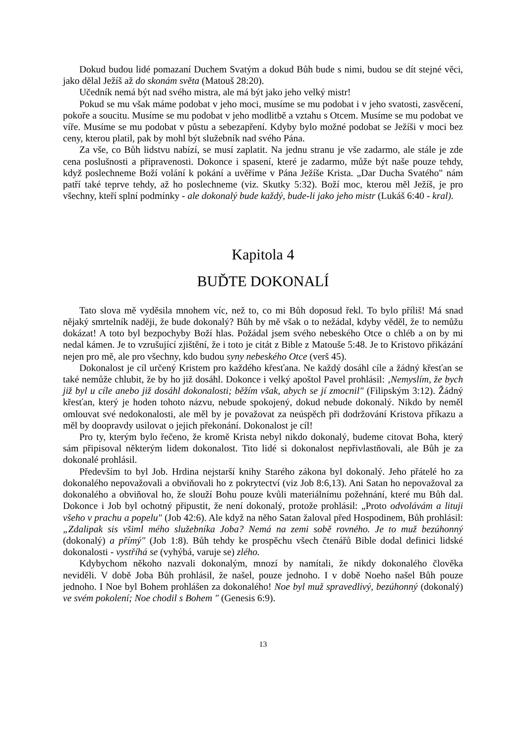Dokud budou lidé pomazaní Duchem Svatým a dokud Bůh bude s nimi, budou se dít stejné věci, jako dělal Ježíš až do skonám světa (Matouš 28:20).
Učedník nemá být nad svého mistra, ale má být jako jeho velký mistr!
Pokud se mu však máme podobat v jeho moci, musíme se mu podobat i v jeho svatosti, zasvěcení, pokoře a soucitu. Musíme se mu podobat v jeho modlitbě a vztahu s Otcem. Musíme se mu podobat ve víře. Musíme se mu podobat v půstu a sebezapření. Kdyby bylo možné podobat se Ježíši v moci bez ceny, kterou platil, pak by mohl být služebník nad svého Pána.
Za vše, co Bůh lidstvu nabízí, se musí zaplatit. Na jednu stranu je vše zadarmo, ale stále je zde cena poslušnosti a připravenosti. Dokonce i spasení, které je zadarmo, může být naše pouze tehdy, když poslechneme Boží volání k pokání a uvěříme v Pána Ježíše Krista. „Dar Ducha Svatého" nám patří také teprve tehdy, až ho poslechneme (viz. Skutky 5:32). Boží moc, kterou měl Ježíš, je pro všechny, kteří splní podmínky - ale dokonalý bude každý, bude-li jako jeho mistr (Lukáš 6:40 - kral).
Kapitola 4
BUĎTE DOKONALÍ
Tato slova mě vyděsila mnohem víc, než to, co mi Bůh doposud řekl. To bylo příliš! Má snad nějaký smrtelník naději, že bude dokonalý? Bůh by mě však o to nežádal, kdyby věděl, že to nemůžu dokázat! A toto byl bezpochyby Boží hlas. Požádal jsem svého nebeského Otce o chléb a on by mi nedal kámen. Je to vzrušující zjištění, že i toto je citát z Bible z Matouše 5:48. Je to Kristovo přikázání nejen pro mě, ale pro všechny, kdo budou syny nebeského Otce (verš 45).
Dokonalost je cíl určený Kristem pro každého křesťana. Ne každý dosáhl cíle a žádný křesťan se také nemůže chlubit, že by ho již dosáhl. Dokonce i velký apoštol Pavel prohlásil: ‚Nemyslím, že bych již byl u cíle anebo již dosáhl dokonalosti; běžím však, abych se jí zmocnil" (Filipským 3:12). Žádný křesťan, který je hoden tohoto názvu, nebude spokojený, dokud nebude dokonalý. Nikdo by neměl omlouvat své nedokonalosti, ale měl by je považovat za neúspěch při dodržování Kristova příkazu a měl by doopravdy usilovat o jejich překonání. Dokonalost je cíl!
Pro ty, kterým bylo řečeno, že kromě Krista nebyl nikdo dokonalý, budeme citovat Boha, který sám připisoval některým lidem dokonalost. Tito lidé si dokonalost nepřivlastňovali, ale Bůh je za dokonalé prohlásil.
Především to byl Job. Hrdina nejstarší knihy Starého zákona byl dokonalý. Jeho přátelé ho za dokonalého nepovažovali a obviňovali ho z pokrytectví (viz Job 8:6,13). Ani Satan ho nepovažoval za dokonalého a obviňoval ho, že slouží Bohu pouze kvůli materiálnímu požehnání, které mu Bůh dal. Dokonce i Job byl ochotný připustit, že není dokonalý, protože prohlásil: „Proto odvolávám a lituji všeho v prachu a popelu" (Job 42:6). Ale když na něho Satan žaloval před Hospodinem, Bůh prohlásil: „Zdalipak sis všiml mého služebníka Joba? Nemá na zemi sobě rovného. Je to muž bezúhonný (dokonalý) a přímý" (Job 1:8). Bůh tehdy ke prospěchu všech čtenářů Bible dodal definici lidské dokonalosti - vystříhá se (vyhýbá, varuje se) zlého.
Kdybychom někoho nazvali dokonalým, mnozí by namítali, že nikdy dokonalého člověka neviděli. V době Joba Bůh prohlásil, že našel, pouze jednoho. I v době Noeho našel Bůh pouze jednoho. I Noe byl Bohem prohlášen za dokonalého! Noe byl muž spravedlivý, bezúhonný (dokonalý) ve svém pokolení; Noe chodil s Bohem " (Genesis 6:9).
13